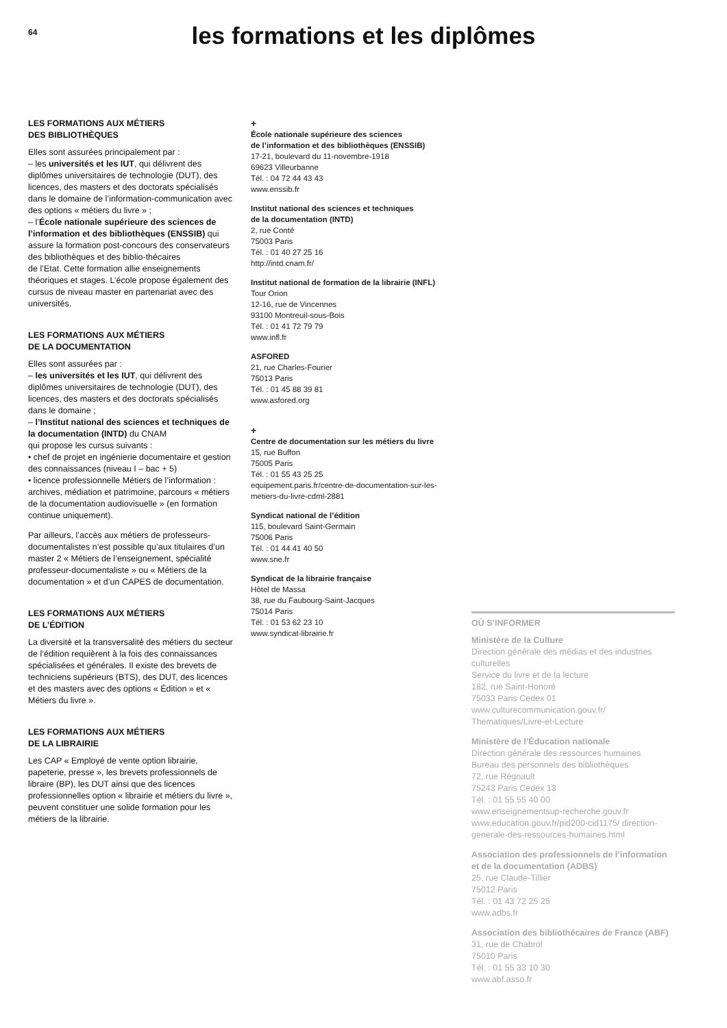64
les formations et les diplômes
LES FORMATIONS AUX MÉTIERS
DES BIBLIOTHÈQUES
Elles sont assurées principalement par :
– les universités et les IUT, qui délivrent des diplômes universitaires de technologie (DUT), des licences, des masters et des doctorats spécialisés dans le domaine de l’information-communication avec des options « métiers du livre » ;
– l’École nationale supérieure des sciences de l’information et des bibliothèques (ENSSIB) qui assure la formation post-concours des conservateurs des bibliothèques et des biblio-thécaires
de l’Etat. Cette formation allie enseignements théoriques et stages. L’école propose également des cursus de niveau master en partenariat avec des universités.
LES FORMATIONS AUX MÉTIERS
DE LA DOCUMENTATION
Elles sont assurées par :
– les universités et les IUT, qui délivrent des diplômes universitaires de technologie (DUT), des licences, des masters et des doctorats spécialisés dans le domaine ;
– l’Institut national des sciences et techniques de la documentation (INTD) du CNAM
qui propose les cursus suivants :
• chef de projet en ingénierie documentaire et gestion des connaissances (niveau I – bac + 5)
• licence professionnelle Métiers de l’information : archives, médiation et patrimoine, parcours « métiers de la documentation audiovisuelle » (en formation continue uniquement).
Par ailleurs, l’accès aux métiers de professeurs-documentalistes n’est possible qu’aux titulaires d’un master 2 « Métiers de l’enseignement, spécialité professeur-documentaliste » ou « Métiers de la documentation » et d’un CAPES de documentation.
LES FORMATIONS AUX MÉTIERS
DE L’ÉDITION
La diversité et la transversalité des métiers du secteur de l’édition requièrent à la fois des connaissances spécialisées et générales. Il existe des brevets de techniciens supérieurs (BTS), des DUT, des licences et des masters avec des options « Édition » et « Métiers du livre ».
LES FORMATIONS AUX MÉTIERS
DE LA LIBRAIRIE
Les CAP « Employé de vente option librairie, papeterie, presse », les brevets professionnels de libraire (BP), les DUT ainsi que des licences professionnelles option « librairie et métiers du livre », peuvent constituer une solide formation pour les métiers de la librairie.
+
École nationale supérieure des sciences
de l’information et des bibliothèques (ENSSIB)
17-21, boulevard du 11-novembre-1918
69623 Villeurbanne
Tél. : 04 72 44 43 43
www.enssib.fr
Institut national des sciences et techniques
de la documentation (INTD)
2, rue Conté
75003 Paris
Tél. : 01 40 27 25 16
http://intd.cnam.fr/
Institut national de formation de la librairie (INFL)
Tour Orion
12-16, rue de Vincennes
93100 Montreuil-sous-Bois
Tél. : 01 41 72 79 79
www.infl.fr
ASFORED
21, rue Charles-Fourier
75013 Paris
Tél. : 01 45 88 39 81
www.asfored.org
+
Centre de documentation sur les métiers du livre
15, rue Buffon
75005 Paris
Tél. : 01 55 43 25 25
equipement.paris.fr/centre-de-documentation-sur-les-metiers-du-livre-cdml-2881
Syndicat national de l’édition
115, boulevard Saint-Germain
75006 Paris
Tél. : 01 44 41 40 50
www.sne.fr
Syndicat de la librairie française
Hôtel de Massa
38, rue du Faubourg-Saint-Jacques
75014 Paris
Tél. : 01 53 62 23 10
www.syndicat-librairie.fr
OÙ S’INFORMER
Ministère de la Culture
Direction générale des médias et des industries culturelles
Service du livre et de la lecture
182, rue Saint-Honoré
75033 Paris Cedex 01
www.culturecommunication.gouv.fr/ Thematiques/Livre-et-Lecture
Ministère de l’Éducation nationale
Direction générale des ressources humaines
Bureau des personnels des bibliothèques
72, rue Régnault
75243 Paris Cedex 13
Tél. : 01 55 55 40 00
www.enseignementsup-recherche.gouv.fr
www.education.gouv.fr/pid200-cid1175/ direction-generale-des-ressources-humaines.html
Association des professionnels de l’information et de la documentation (ADBS)
25, rue Claude-Tillier
75012 Paris
Tél. : 01 43 72 25 25
www.adbs.fr
Association des bibliothécaires de France (ABF)
31, rue de Chabrol
75010 Paris
Tél. : 01 55 33 10 30
www.abf.asso.fr